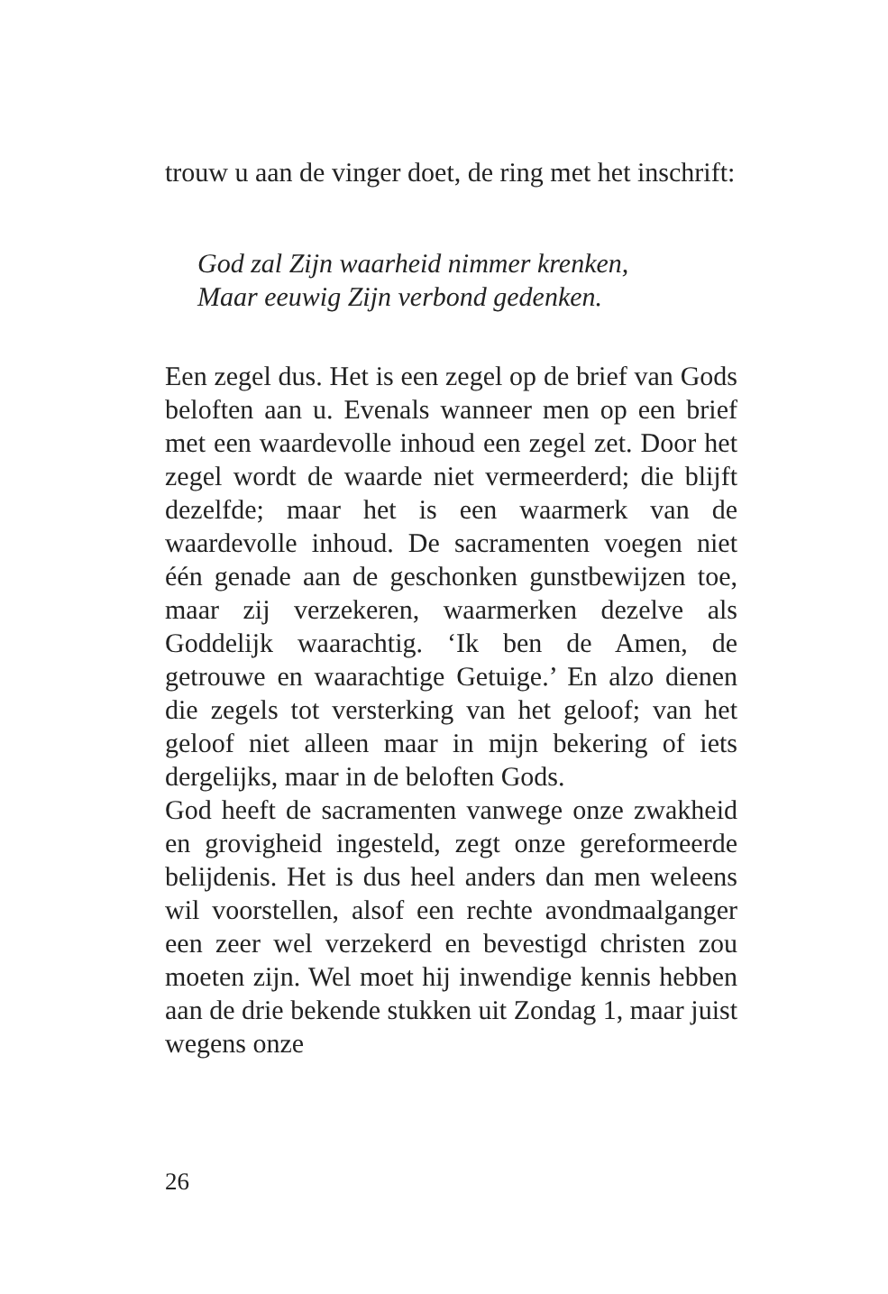trouw u aan de vinger doet, de ring met het inschrift:
God zal Zijn waarheid nimmer krenken,
Maar eeuwig Zijn verbond gedenken.
Een zegel dus. Het is een zegel op de brief van Gods beloften aan u. Evenals wanneer men op een brief met een waardevolle inhoud een zegel zet. Door het zegel wordt de waarde niet vermeerderd; die blijft dezelfde; maar het is een waarmerk van de waardevolle inhoud. De sacramenten voegen niet één genade aan de geschonken gunstbewijzen toe, maar zij verzekeren, waarmerken dezelve als Goddelijk waarachtig. ‘Ik ben de Amen, de getrouwe en waarachtige Getuige.’ En alzo dienen die zegels tot versterking van het geloof; van het geloof niet alleen maar in mijn bekering of iets dergelijks, maar in de beloften Gods.
God heeft de sacramenten vanwege onze zwakheid en grovigheid ingesteld, zegt onze gereformeerde belijdenis. Het is dus heel anders dan men weleens wil voorstellen, alsof een rechte avondmaalganger een zeer wel verzekerd en bevestigd christen zou moeten zijn. Wel moet hij inwendige kennis hebben aan de drie bekende stukken uit Zondag 1, maar juist wegens onze
26